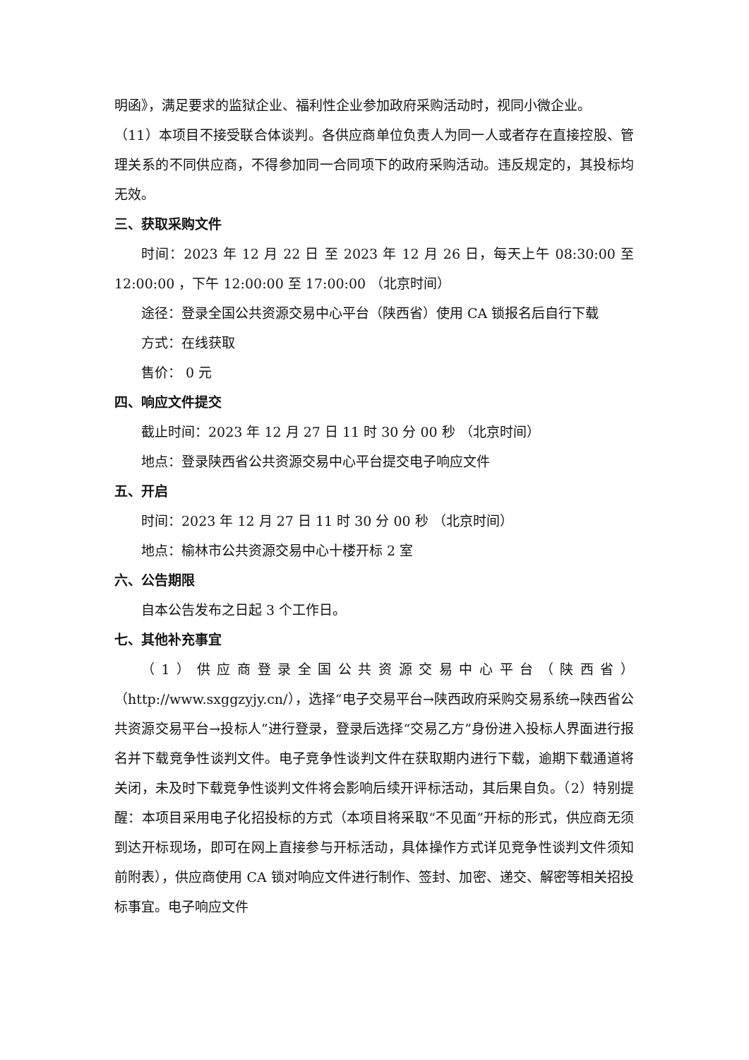明函》，满足要求的监狱企业、福利性企业参加政府采购活动时，视同小微企业。
（11）本项目不接受联合体谈判。各供应商单位负责人为同一人或者存在直接控股、管理关系的不同供应商，不得参加同一合同项下的政府采购活动。违反规定的，其投标均无效。
三、获取采购文件
时间：2023 年 12 月 22 日 至 2023 年 12 月 26 日，每天上午 08:30:00 至 12:00:00 ，下午 12:00:00 至 17:00:00 （北京时间）
途径：登录全国公共资源交易中心平台（陕西省）使用 CA 锁报名后自行下载
方式：在线获取
售价： 0 元
四、响应文件提交
截止时间：2023 年 12 月 27 日 11 时 30 分 00 秒 （北京时间）
地点：登录陕西省公共资源交易中心平台提交电子响应文件
五、开启
时间：2023 年 12 月 27 日 11 时 30 分 00 秒 （北京时间）
地点：榆林市公共资源交易中心十楼开标 2 室
六、公告期限
自本公告发布之日起 3 个工作日。
七、其他补充事宜
（1）供应商登录全国公共资源交易中心平台（陕西省）（http://www.sxggzyjy.cn/），选择“电子交易平台→陕西政府采购交易系统→陕西省公共资源交易平台→投标人”进行登录，登录后选择“交易乙方”身份进入投标人界面进行报名并下载竞争性谈判文件。电子竞争性谈判文件在获取期内进行下载，逾期下载通道将关闭，未及时下载竞争性谈判文件将会影响后续开评标活动，其后果自负。（2）特别提醒：本项目采用电子化招投标的方式（本项目将采取“不见面”开标的形式，供应商无须到达开标现场，即可在网上直接参与开标活动，具体操作方式详见竞争性谈判文件须知前附表），供应商使用 CA 锁对响应文件进行制作、签封、加密、递交、解密等相关招投标事宜。电子响应文件